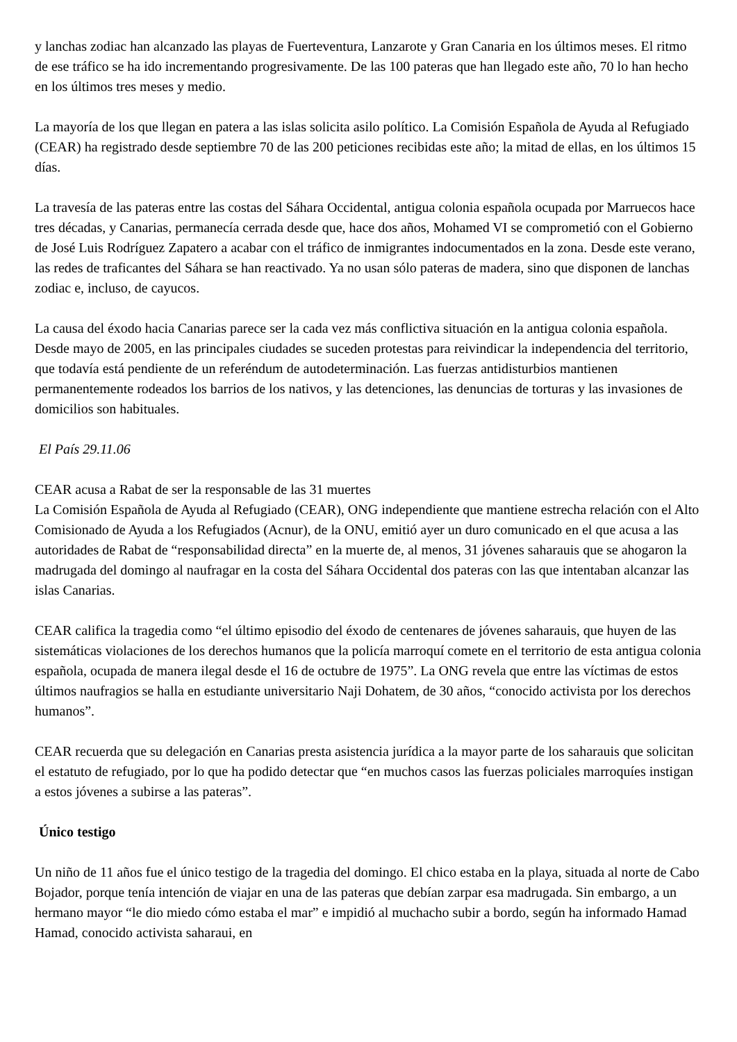y lanchas zodiac han alcanzado las playas de Fuerteventura, Lanzarote y Gran Canaria en los últimos meses. El ritmo de ese tráfico se ha ido incrementando progresivamente. De las 100 pateras que han llegado este año, 70 lo han hecho en los últimos tres meses y medio.
La mayoría de los que llegan en patera a las islas solicita asilo político. La Comisión Española de Ayuda al Refugiado (CEAR) ha registrado desde septiembre 70 de las 200 peticiones recibidas este año; la mitad de ellas, en los últimos 15 días.
La travesía de las pateras entre las costas del Sáhara Occidental, antigua colonia española ocupada por Marruecos hace tres décadas, y Canarias, permanecía cerrada desde que, hace dos años, Mohamed VI se comprometió con el Gobierno de José Luis Rodríguez Zapatero a acabar con el tráfico de inmigrantes indocumentados en la zona. Desde este verano, las redes de traficantes del Sáhara se han reactivado. Ya no usan sólo pateras de madera, sino que disponen de lanchas zodiac e, incluso, de cayucos.
La causa del éxodo hacia Canarias parece ser la cada vez más conflictiva situación en la antigua colonia española. Desde mayo de 2005, en las principales ciudades se suceden protestas para reivindicar la independencia del territorio, que todavía está pendiente de un referéndum de autodeterminación. Las fuerzas antidisturbios mantienen permanentemente rodeados los barrios de los nativos, y las detenciones, las denuncias de torturas y las invasiones de domicilios son habituales.
El País 29.11.06
CEAR acusa a Rabat de ser la responsable de las 31 muertes
La Comisión Española de Ayuda al Refugiado (CEAR), ONG independiente que mantiene estrecha relación con el Alto Comisionado de Ayuda a los Refugiados (Acnur), de la ONU, emitió ayer un duro comunicado en el que acusa a las autoridades de Rabat de “responsabilidad directa” en la muerte de, al menos, 31 jóvenes saharauis que se ahogaron la madrugada del domingo al naufragar en la costa del Sáhara Occidental dos pateras con las que intentaban alcanzar las islas Canarias.
CEAR califica la tragedia como “el último episodio del éxodo de centenares de jóvenes saharauis, que huyen de las sistemáticas violaciones de los derechos humanos que la policía marroquí comete en el territorio de esta antigua colonia española, ocupada de manera ilegal desde el 16 de octubre de 1975”. La ONG revela que entre las víctimas de estos últimos naufragios se halla en estudiante universitario Naji Dohatem, de 30 años, “conocido activista por los derechos humanos”.
CEAR recuerda que su delegación en Canarias presta asistencia jurídica a la mayor parte de los saharauis que solicitan el estatuto de refugiado, por lo que ha podido detectar que “en muchos casos las fuerzas policiales marroquíes instigan a estos jóvenes a subirse a las pateras”.
Único testigo
Un niño de 11 años fue el único testigo de la tragedia del domingo. El chico estaba en la playa, situada al norte de Cabo Bojador, porque tenía intención de viajar en una de las pateras que debían zarpar esa madrugada. Sin embargo, a un hermano mayor “le dio miedo cómo estaba el mar” e impidió al muchacho subir a bordo, según ha informado Hamad Hamad, conocido activista saharaui, en